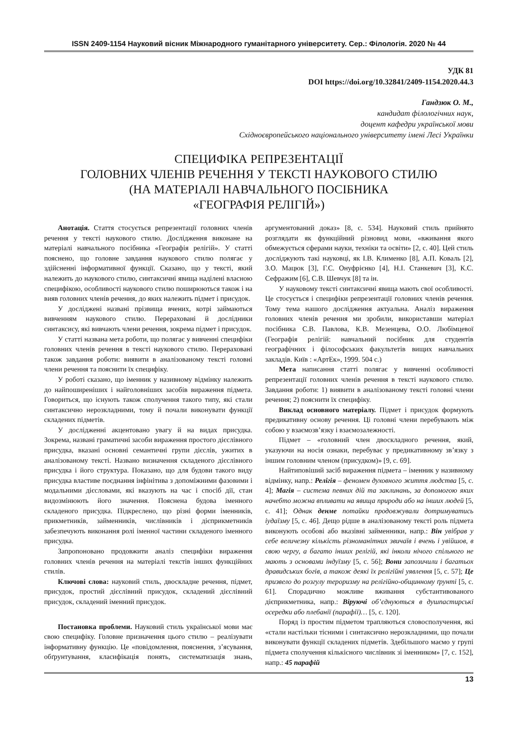ISSN 2409-1154 Науковий вісник Міжнародного гуманітарного університету. Сер.: Філологія. 2020 № 44
УДК 81
DOI https://doi.org/10.32841/2409-1154.2020.44.3
Гандзюк О. М.,
кандидат філологічних наук,
доцент кафедри української мови
Східноєвропейського національного університету імені Лесі Українки
СПЕЦИФІКА РЕПРЕЗЕНТАЦІЇ
ГОЛОВНИХ ЧЛЕНІВ РЕЧЕННЯ У ТЕКСТІ НАУКОВОГО СТИЛЮ
(НА МАТЕРІАЛІ НАВЧАЛЬНОГО ПОСІБНИКА
«ГЕОГРАФІЯ РЕЛІГІЙ»)
Анотація. Стаття стосується репрезентації головних членів речення у тексті наукового стилю. Дослідження виконане на матеріалі навчального посібника «Географія релігій». У статті пояснено, що головне завдання наукового стилю полягає у здійсненні інформативної функції. Сказано, що у тексті, який належить до наукового стилю, синтаксичні явища наділені власною специфікою, особливості наукового стилю поширюються також і на вияв головних членів речення, до яких належить підмет і присудок.
У досліджені названі прізвища вчених, котрі займаються вивченням наукового стилю. Перераховані й дослідники синтаксису, які вивчають члени речення, зокрема підмет і присудок.
У статті названа мета роботи, що полягає у вивченні специфіки головних членів речення в тексті наукового стилю. Перераховані також завдання роботи: виявити в аналізованому тексті головні члени речення та пояснити їх специфіку.
У роботі сказано, що іменник у називному відмінку належить до найпоширеніших і найголовніших засобів вираження підмета. Говориться, що існують також сполучення такого типу, які стали синтаксично нерозкладними, тому й почали виконувати функції складених підметів.
У дослідженні акцентовано увагу й на видах присудка. Зокрема, названі граматичні засоби вираження простого дієслівного присудка, вказані основні семантичні групи дієслів, ужитих в аналізованому тексті. Названо визначення складеного дієслівного присудка і його структура. Показано, що для будови такого виду присудка властиве поєднання інфінітива з допоміжними фазовими і модальними дієсловами, які вказують на час і спосіб дії, стан видозмінюють його значення. Пояснена будова іменного складеного присудка. Підкреслено, що різні форми іменників, прикметників, займенників, числівників і дієприкметників забезпечують виконання ролі іменної частини складеного іменного присудка.
Запропоновано продовжити аналіз специфіки вираження головних членів речення на матеріалі текстів інших функційних стилів.
Ключові слова: науковий стиль, двоскладне речення, підмет, присудок, простий дієслівний присудок, складений дієслівний присудок, складений іменний присудок.
Постановка проблеми. Науковий стиль української мови має свою специфіку. Головне призначення цього стилю – реалізувати інформативну функцію. Це «повідомлення, пояснення, з’ясування, обґрунтування, класифікація понять, систематизація знань, аргументований доказ» [8, с. 534]. Науковий стиль прийнято розглядати як функційний різновид мови, «вживання якого обмежується сферами науки, техніки та освіти» [2, с. 40]. Цей стиль досліджують такі науковці, як І.В. Клименко [8], А.П. Коваль [2], З.О. Мацюк [3], Г.С. Онуфрієнко [4], Н.І. Станкевич [3], К.С. Сефражим [6], С.В. Шевчук [8] та ін.
У науковому тексті синтаксичні явища мають свої особливості. Це стосується і специфіки репрезентації головних членів речення. Тому тема нашого дослідження актуальна. Аналіз вираження головних членів речення ми зробили, використавши матеріал посібника С.В. Павлова, К.В. Мезенцева, О.О. Любімцевої (Географія релігій: навчальний посібник для студентів географічних і філософських факультетів вищих навчальних закладів. Київ : «АртЕк», 1999. 504 с.)
Мета написання статті полягає у вивченні особливості репрезентації головних членів речення в тексті наукового стилю. Завдання роботи: 1) виявити в аналізованому тексті головні члени речення; 2) пояснити їх специфіку.
Виклад основного матеріалу. Підмет і присудок формують предикативну основу речення. Ці головні члени перебувають між собою у взаємозв’язку і взаємозалежності.
Підмет – «головний член двоскладного речення, який, указуючи на носія ознаки, перебуває у предикативному зв’язку з іншим головним членом (присудком)» [9, с. 69].
Найтиповіший засіб вираження підмета – іменник у називному відмінку, напр.: Релігія – феномен духовного життя людства [5, с. 4]; Магія – система певних дій та заклинань, за допомогою яких начебто можна впливати на явища природи або на інших людей [5, с. 41]; Однак денме потайки продовжували дотримуватись іудаїзму [5, с. 46]. Дещо рідше в аналізованому тексті роль підмета виконують особові або вказівні займенники, напр.: Він увібрав у себе величезну кількість різноманітних звичаїв і вчень і увійшов, в свою чергу, а багато інших релігій, які інколи нічого спільного не мають з основами індуїзму [5, с. 56]; Вони запозичили і багатьох дравидських богів, а також деякі їх релігійні уявлення [5, с. 57]; Це призвело до розгулу тероризму на релігійно-общинному ґрунті [5, с. 61]. Спорадично можливе вживання субстантивованого дієприкметника, напр.: Віруючі об’єднуються в душпастирські осередки або плебанії (парафії)… [5, с. 120].
Поряд із простим підметом трапляються словосполучення, які «стали настільки тісними і синтаксично нерозкладними, що почали виконувати функції складених підметів. Здебільшого маємо у групі підмета сполучення кількісного числівник зі іменником» [7, с. 152], напр.: 45 парафій
13